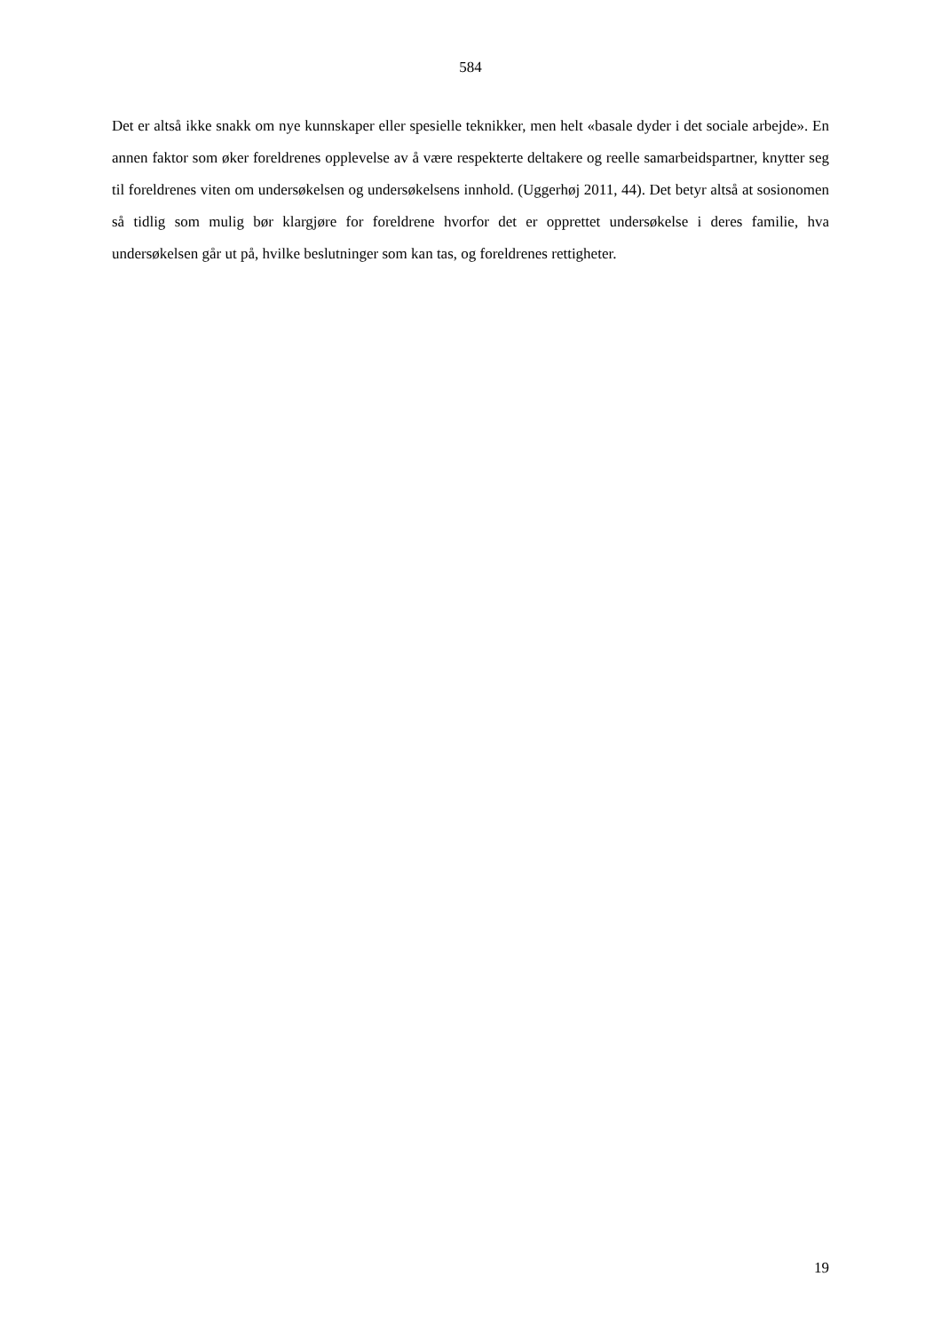584
Det er altså ikke snakk om nye kunnskaper eller spesielle teknikker, men helt «basale dyder i det sociale arbejde». En annen faktor som øker foreldrenes opplevelse av å være respekterte deltakere og reelle samarbeidspartner, knytter seg til foreldrenes viten om undersøkelsen og undersøkelsens innhold. (Uggerhøj 2011, 44). Det betyr altså at sosionomen så tidlig som mulig bør klargjøre for foreldrene hvorfor det er opprettet undersøkelse i deres familie, hva undersøkelsen går ut på, hvilke beslutninger som kan tas, og foreldrenes rettigheter.
19